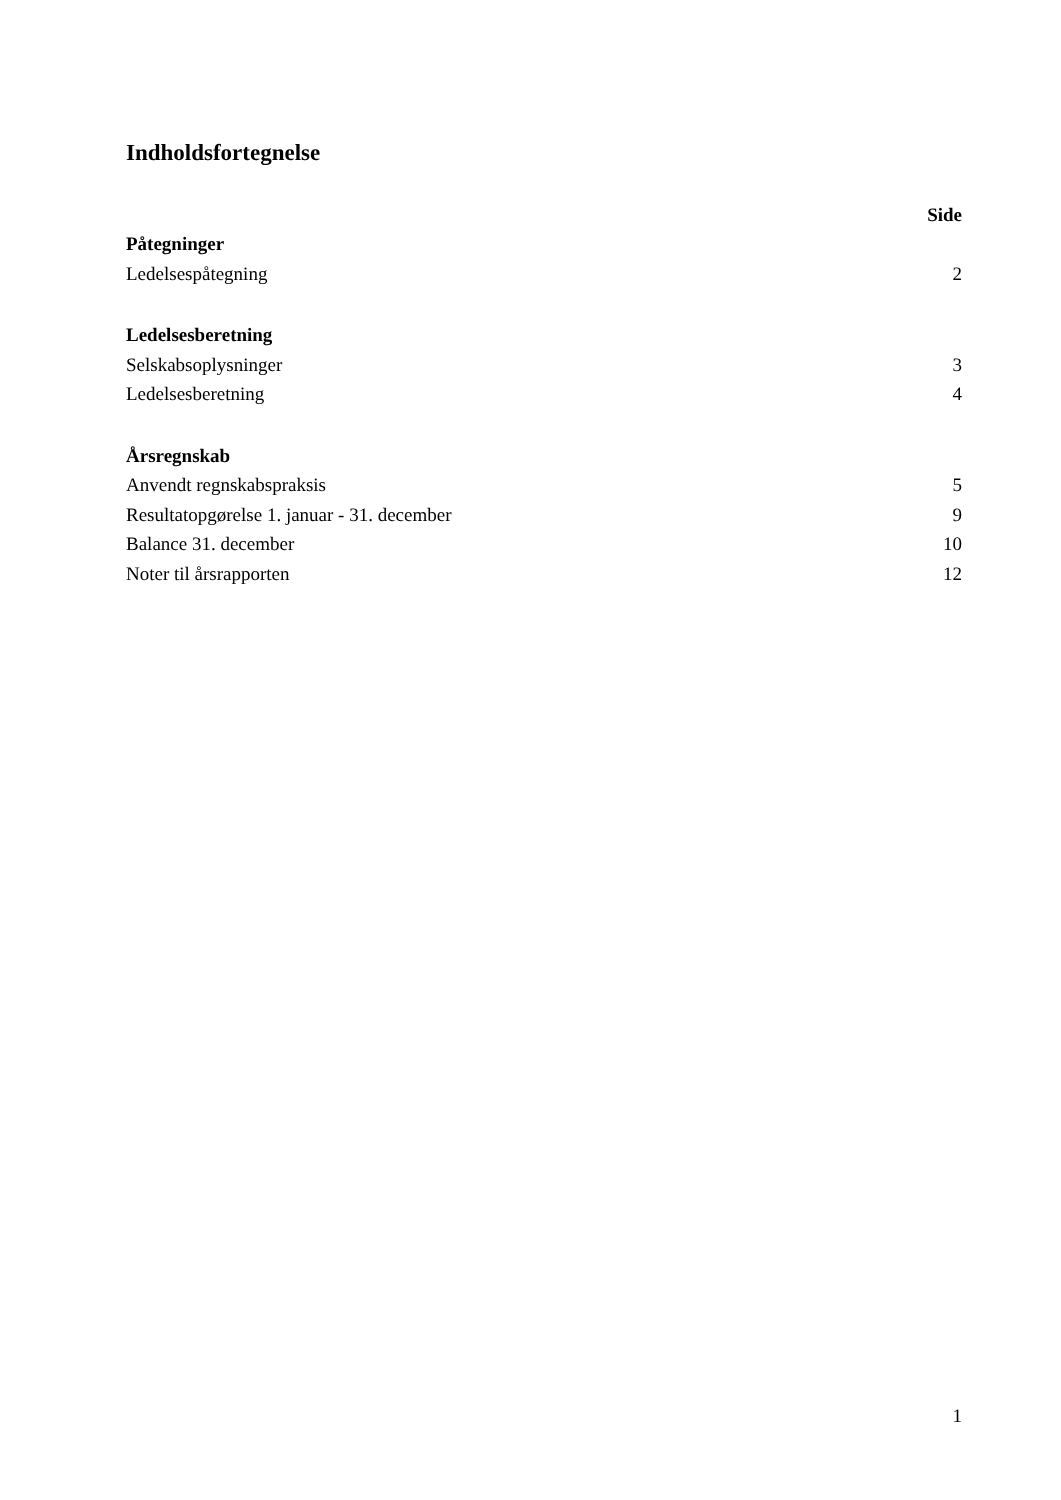Indholdsfortegnelse
| | Side |
| --- | --- |
| Påtegninger | |
| Ledelsespåtegning | 2 |
| Ledelsesberetning | |
| Selskabsoplysninger | 3 |
| Ledelsesberetning | 4 |
| Årsregnskab | |
| Anvendt regnskabspraksis | 5 |
| Resultatopgørelse 1. januar - 31. december | 9 |
| Balance 31. december | 10 |
| Noter til årsrapporten | 12 |
1